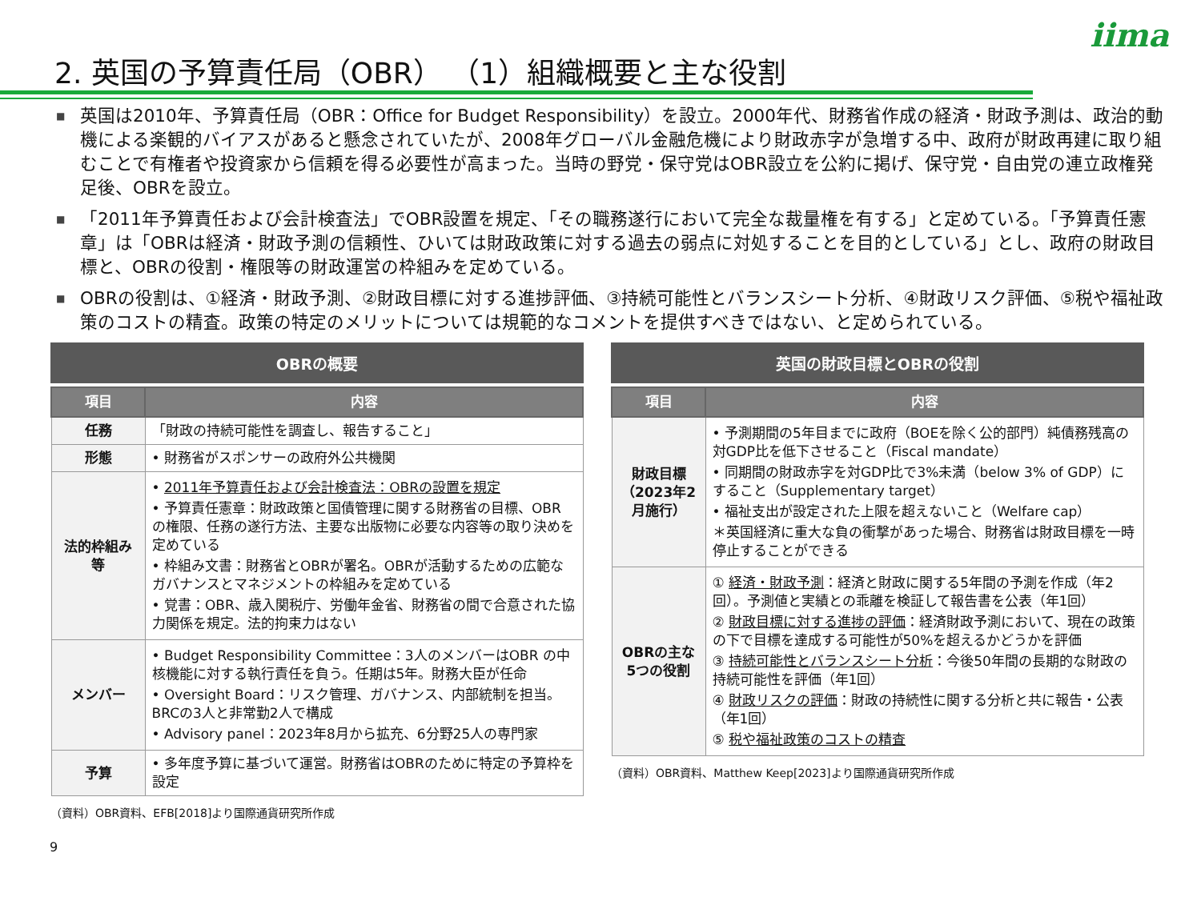2. 英国の予算責任局（OBR） （1）組織概要と主な役割
iima
■ 英国は2010年、予算責任局（OBR：Office for Budget Responsibility）を設立。2000年代、財務省作成の経済・財政予測は、政治的動機による楽観的バイアスがあると懸念されていたが、2008年グローバル金融危機により財政赤字が急増する中、政府が財政再建に取り組むことで有権者や投資家から信頼を得る必要性が高まった。当時の野党・保守党はOBR設立を公約に掲げ、保守党・自由党の連立政権発足後、OBRを設立。
■ 「2011年予算責任および会計検査法」でOBR設置を規定、「その職務遂行において完全な裁量権を有する」と定めている。「予算責任憲章」は「OBRは経済・財政予測の信頼性、ひいては財政政策に対する過去の弱点に対処することを目的としている」とし、政府の財政目標と、OBRの役割・権限等の財政運営の枠組みを定めている。
■ OBRの役割は、①経済・財政予測、②財政目標に対する進捗評価、③持続可能性とバランスシート分析、④財政リスク評価、⑤税や福祉政策のコストの精査。政策の特定のメリットについては規範的なコメントを提供すべきではない、と定められている。
OBRの概要
| 項目 | 内容 |
| --- | --- |
| 任務 | 「財政の持続可能性を調査し、報告すること」 |
| 形態 | • 財務省がスポンサーの政府外公共機関 |
| 法的枠組み等 | • 2011年予算責任および会計検査法：OBRの設置を規定 • 予算責任憲章：財政政策と国債管理に関する財務省の目標、OBR の権限、任務の遂行方法、主要な出版物に必要な内容等の取り決めを定めている • 枠組み文書：財務省とOBRが署名。OBRが活動するための広範なガバナンスとマネジメントの枠組みを定めている • 覚書：OBR、歳入関税庁、労働年金省、財務省の間で合意された協力関係を規定。法的拘束力はない |
| メンバー | • Budget Responsibility Committee：3人のメンバーはOBR の中核機能に対する執行責任を負う。任期は5年。財務大臣が任命 • Oversight Board：リスク管理、ガバナンス、内部統制を担当。BRCの3人と非常勤2人で構成 • Advisory panel：2023年8月から拡充、6分野25人の専門家 |
| 予算 | • 多年度予算に基づいて運営。財務省はOBRのために特定の予算枠を設定 |
（資料）OBR資料、EFB[2018]より国際通貨研究所作成
英国の財政目標とOBRの役割
| 項目 | 内容 |
| --- | --- |
| 財政目標（2023年2月施行） | • 予測期間の5年目までに政府（BOEを除く公的部門）純債務残高の対GDP比を低下させること（Fiscal mandate） • 同期間の財政赤字を対GDP比で3%未満（below 3% of GDP）にすること（Supplementary target） • 福祉支出が設定された上限を超えないこと（Welfare cap） ＊英国経済に重大な負の衝撃があった場合、財務省は財政目標を一時停止することができる |
| OBRの主な5つの役割 | ① 経済・財政予測 ：経済と財政に関する5年間の予測を作成（年2回）。予測値と実績との乖離を検証して報告書を公表（年1回） ② 財政目標に対する進捗の評価 ：経済財政予測において、現在の政策の下で目標を達成する可能性が50%を超えるかどうかを評価 ③ 持続可能性とバランスシート分析 ：今後50年間の長期的な財政の持続可能性を評価（年1回） ④ 財政リスクの評価 ：財政の持続性に関する分析と共に報告・公表（年1回） ⑤ 税や福祉政策のコストの精査 |
（資料）OBR資料、Matthew Keep[2023]より国際通貨研究所作成
9